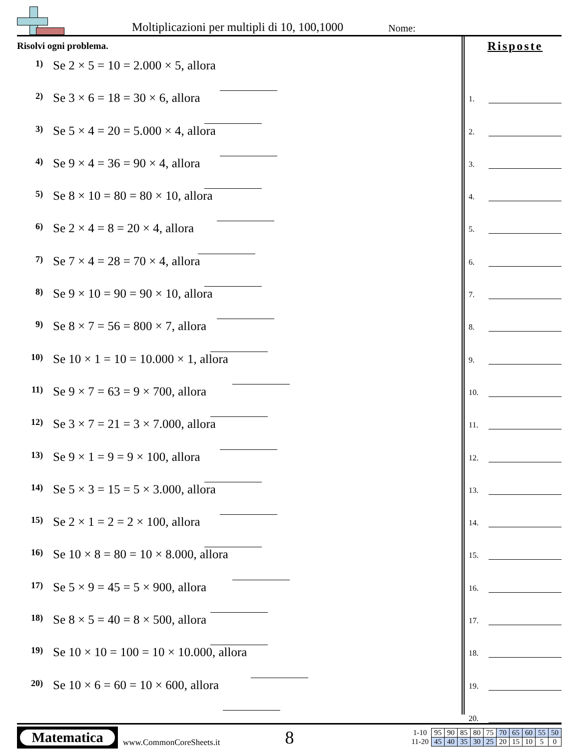Moltiplicazioni per multipli di 10, 100,1000 Nome:
Risolvi ogni problema.
1) Se 2 × 5 = 10 = 2.000 × 5, allora
2) Se 3 × 6 = 18 = 30 × 6, allora
3) Se 5 × 4 = 20 = 5.000 × 4, allora
4) Se 9 × 4 = 36 = 90 × 4, allora
5) Se 8 × 10 = 80 = 80 × 10, allora
6) Se 2 × 4 = 8 = 20 × 4, allora
7) Se 7 × 4 = 28 = 70 × 4, allora
8) Se 9 × 10 = 90 = 90 × 10, allora
9) Se 8 × 7 = 56 = 800 × 7, allora
10) Se 10 × 1 = 10 = 10.000 × 1, allora
11) Se 9 × 7 = 63 = 9 × 700, allora
12) Se 3 × 7 = 21 = 3 × 7.000, allora
13) Se 9 × 1 = 9 = 9 × 100, allora
14) Se 5 × 3 = 15 = 5 × 3.000, allora
15) Se 2 × 1 = 2 = 2 × 100, allora
16) Se 10 × 8 = 80 = 10 × 8.000, allora
17) Se 5 × 9 = 45 = 5 × 900, allora
18) Se 8 × 5 = 40 = 8 × 500, allora
19) Se 10 × 10 = 100 = 10 × 10.000, allora
20) Se 10 × 6 = 60 = 10 × 600, allora
Risposte
1.
2.
3.
4.
5.
6.
7.
8.
9.
10.
11.
12.
13.
14.
15.
16.
17.
18.
19.
20.
Matematica
www.CommonCoreSheets.it 8
| 1-10 | 95 | 90 | 85 | 80 | 75 | 70 | 65 | 60 | 55 | 50 |
| 11-20 | 45 | 40 | 35 | 30 | 25 | 20 | 15 | 10 | 5 | 0 |